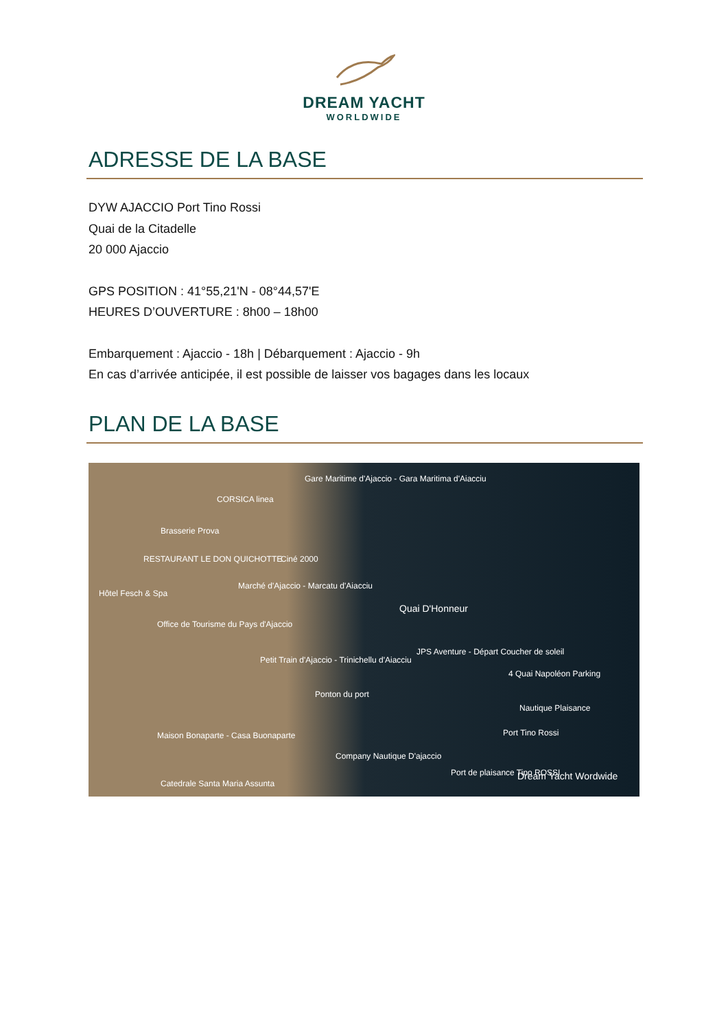DREAM YACHT
WORLDWIDE
ADRESSE DE LA BASE
DYW AJACCIO Port Tino Rossi
Quai de la Citadelle
20 000 Ajaccio
GPS POSITION : 41°55,21'N - 08°44,57'E
HEURES D’OUVERTURE : 8h00 – 18h00
Embarquement : Ajaccio - 18h | Débarquement : Ajaccio - 9h
En cas d’arrivée anticipée, il est possible de laisser vos bagages dans les locaux
PLAN DE LA BASE
Gare Maritime d'Ajaccio - Gara Maritima d'Aiacciu
CORSICA linea
Brasserie Prova
Ciné 2000 RESTAURANT LE DON QUICHOTTE
Marché d'Ajaccio - Marcatu d'Aiacciu
Hôtel Fesch & Spa
Quai D'Honneur
Office de Tourisme du Pays d'Ajaccio
JPS Aventure - Départ Coucher de soleil
Petit Train d'Ajaccio - Trinichellu d'Aiacciu
4 Quai Napoléon Parking
Ponton du port
Nautique Plaisance
Port Tino Rossi Maison Bonaparte - Casa Buonaparte
Company Nautique D'ajaccio
Port de plaisance Tino ROSSI Dream Yacht Wordwide
Catedrale Santa Maria Assunta